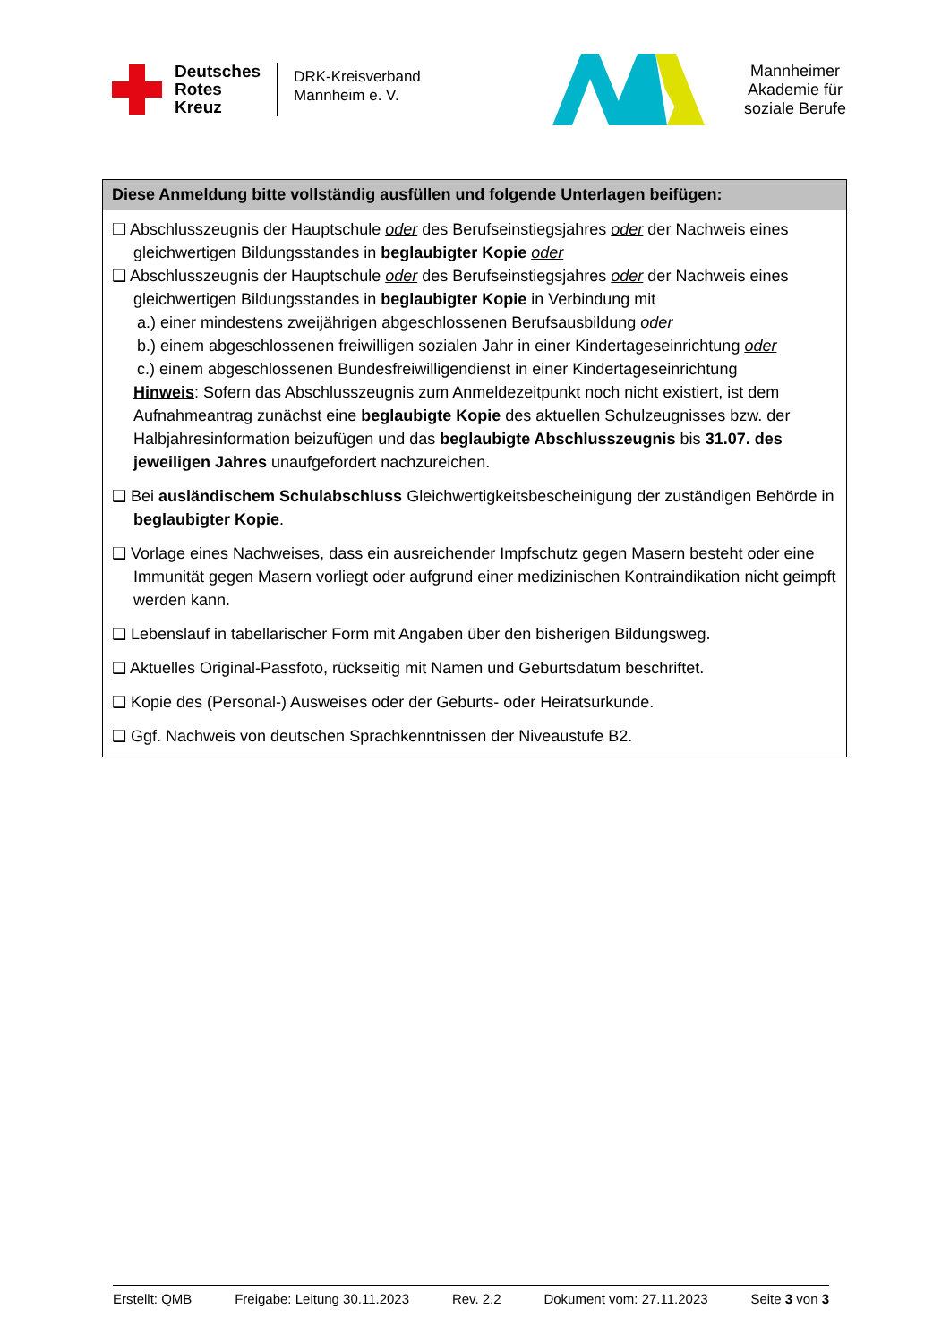Deutsches
Rotes
Kreuz
DRK-Kreisverband
Mannheim e. V.
Mannheimer
Akademie für
soziale Berufe
Diese Anmeldung bitte vollständig ausfüllen und folgende Unterlagen beifügen:
❑ Abschlusszeugnis der Hauptschule oder des Berufseinstiegsjahres oder der Nachweis eines gleichwertigen Bildungsstandes in beglaubigter Kopie oder
❑ Abschlusszeugnis der Hauptschule oder des Berufseinstiegsjahres oder der Nachweis eines gleichwertigen Bildungsstandes in beglaubigter Kopie in Verbindung mit
a.) einer mindestens zweijährigen abgeschlossenen Berufsausbildung oder
b.) einem abgeschlossenen freiwilligen sozialen Jahr in einer Kindertageseinrichtung oder
c.) einem abgeschlossenen Bundesfreiwilligendienst in einer Kindertageseinrichtung
Hinweis: Sofern das Abschlusszeugnis zum Anmeldezeitpunkt noch nicht existiert, ist dem Aufnahmeantrag zunächst eine beglaubigte Kopie des aktuellen Schulzeugnisses bzw. der Halbjahresinformation beizufügen und das beglaubigte Abschlusszeugnis bis 31.07. des jeweiligen Jahres unaufgefordert nachzureichen.
❑ Bei ausländischem Schulabschluss Gleichwertigkeitsbescheinigung der zuständigen Behörde in beglaubigter Kopie.
❑ Vorlage eines Nachweises, dass ein ausreichender Impfschutz gegen Masern besteht oder eine Immunität gegen Masern vorliegt oder aufgrund einer medizinischen Kontraindikation nicht geimpft werden kann.
❑ Lebenslauf in tabellarischer Form mit Angaben über den bisherigen Bildungsweg.
❑ Aktuelles Original-Passfoto, rückseitig mit Namen und Geburtsdatum beschriftet.
❑ Kopie des (Personal-) Ausweises oder der Geburts- oder Heiratsurkunde.
❑ Ggf. Nachweis von deutschen Sprachkenntnissen der Niveaustufe B2.
Erstellt: QMB Freigabe: Leitung 30.11.2023 Rev. 2.2 Dokument vom: 27.11.2023 Seite 3 von 3